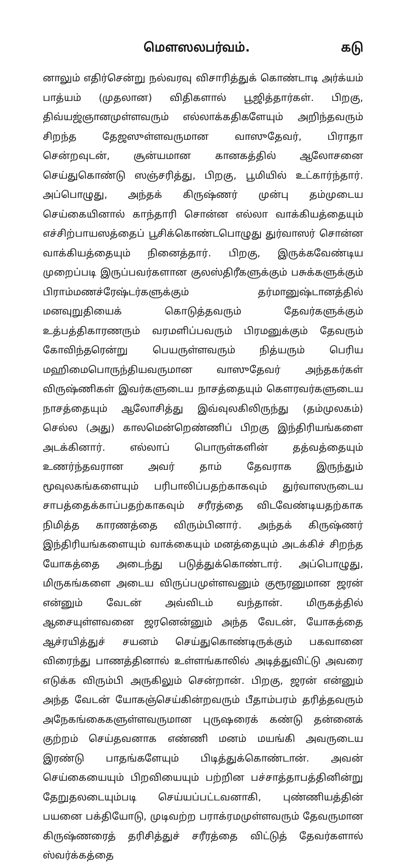மௌஸலபர்வம். கடு
னாலும் எதிர்சென்று நல்வரவு விசாரித்துக் கொண்டாடி அர்க்யம் பாத்யம் (முதலான) விதிகளால் பூஜித்தார்கள். பிறகு, திவ்யஜ்ஞானமுள்ளவரும் எல்லாக்கதிகளேயும் அறிந்தவரும் சிறந்த தேஜஸுள்ளவருமான வாஸுதேவர், பிராதா சென்றவுடன், சூன்யமான கானகத்தில் ஆலோசனை செய்துகொண்டு ஸஞ்சரித்து, பிறகு, பூமியில் உட்கார்ந்தார். அப்பொழுது, அந்தக் கிருஷ்ணர் முன்பு தம்முடைய செய்கையினால் காந்தாரி சொன்ன எல்லா வாக்கியத்தையும் எச்சிற்பாயஸத்தைப் பூசிக்கொண்டபொழுது துர்வாஸர் சொன்ன வாக்கியத்தையும் நினைத்தார். பிறகு, இருக்கவேண்டிய முறைப்படி இருப்பவர்களான குலஸ்திரீகளுக்கும் பசுக்களுக்கும் பிராம்மணச்ரேஷ்டர்களுக்கும் தர்மானுஷ்டானத்தில் மனவுறுதியைக் கொடுத்தவரும் தேவர்களுக்கும் உத்பத்திகாரணரும் வரமளிப்பவரும் பிரமனுக்கும் தேவரும் கோவிந்தரென்று பெயருள்ளவரும் நித்யரும் பெரிய மஹிமைபொருந்தியவருமான வாஸுதேவர் அந்தகர்கள் விருஷ்ணிகள் இவர்களுடைய நாசத்தையும் கௌரவர்களுடைய நாசத்தையும் ஆலோசித்து இவ்வுலகிலிருந்து (தம்முலகம்) செல்ல (அது) காலமென்றெண்ணிப் பிறகு இந்திரியங்களை அடக்கினார். எல்லாப் பொருள்களின் தத்வத்தையும் உணர்ந்தவரான அவர் தாம் தேவராக இருந்தும் மூவுலகங்களையும் பரிபாலிப்பதற்காகவும் துர்வாஸருடைய சாபத்தைக்காப்பதற்காகவும் சரீரத்தை விடவேண்டியதற்காக நிமித்த காரணத்தை விரும்பினார். அந்தக் கிருஷ்ணர் இந்திரியங்களையும் வாக்கையும் மனத்தையும் அடக்கிச் சிறந்த யோகத்தை அடைந்து படுத்துக்கொண்டார். அப்பொழுது, மிருகங்களை அடைய விருப்பமுள்ளவனும் குரூரனுமான ஜரன் என்னும் வேடன் அவ்விடம் வந்தான். மிருகத்தில் ஆசையுள்ளவனை ஜரனென்னும் அந்த வேடன், யோகத்தை ஆச்ரயித்துச் சயனம் செய்துகொண்டிருக்கும் பகவானை விரைந்து பாணத்தினால் உள்ளங்காலில் அடித்துவிட்டு அவரை எடுக்க விரும்பி அருகிலும் சென்றான். பிறகு, ஜரன் என்னும் அந்த வேடன் யோகஞ்செய்கின்றவரும் பீதாம்பரம் தரித்தவரும் அநேகங்கைகளுள்ளவருமான புருஷரைக் கண்டு தன்னைக் குற்றம் செய்தவனாக எண்ணி மனம் மயங்கி அவருடைய இரண்டு பாதங்களேயும் பிடித்துக்கொண்டான். அவன் செய்கையையும் பிறவியையும் பற்றின பச்சாத்தாபத்தினின்று தேறுதலடையும்படி செய்யப்பட்டவனாகி, புண்ணியத்தின் பயனை பக்தியோடு, முடிவற்ற பராக்ரமமுள்ளவரும் தேவருமான கிருஷ்ணரைத் தரிசித்துச் சரீரத்தை விட்டுத் தேவர்களால் ஸ்வர்க்கத்தை